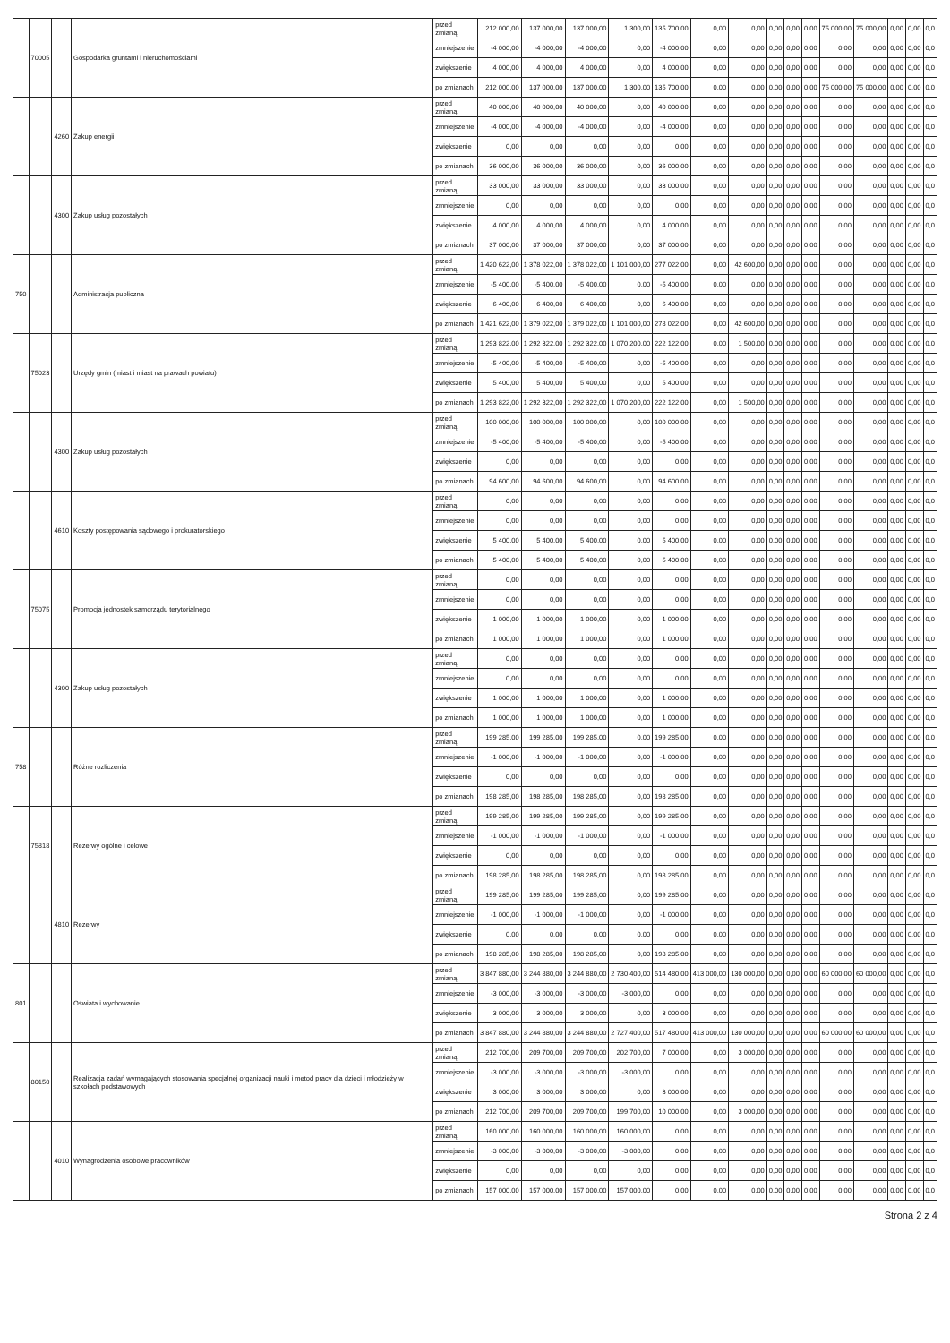| | 70005 | | Gospodarka gruntami i nieruchomościami | przed zmianą | 212 000,00 | 137 000,00 | 137 000,00 | 1 300,00 | 135 700,00 | 0,00 | 0,00 | 0,00 | 0,00 | 0,00 | 75 000,00 | 75 000,00 | 0,00 | 0,00 | 0,0 |
| | | | | zmniejszenie | -4 000,00 | -4 000,00 | -4 000,00 | 0,00 | -4 000,00 | 0,00 | 0,00 | 0,00 | 0,00 | 0,00 | 0,00 | 0,00 | 0,00 | 0,00 | 0,0 |
| | | | | zwiększenie | 4 000,00 | 4 000,00 | 4 000,00 | 0,00 | 4 000,00 | 0,00 | 0,00 | 0,00 | 0,00 | 0,00 | 0,00 | 0,00 | 0,00 | 0,00 | 0,0 |
| | | | | po zmianach | 212 000,00 | 137 000,00 | 137 000,00 | 1 300,00 | 135 700,00 | 0,00 | 0,00 | 0,00 | 0,00 | 0,00 | 75 000,00 | 75 000,00 | 0,00 | 0,00 | 0,0 |
| | | 4260 | Zakup energii | przed zmianą | 40 000,00 | 40 000,00 | 40 000,00 | 0,00 | 40 000,00 | 0,00 | 0,00 | 0,00 | 0,00 | 0,00 | 0,00 | 0,00 | 0,00 | 0,00 | 0,0 |
| | | | | zmniejszenie | -4 000,00 | -4 000,00 | -4 000,00 | 0,00 | -4 000,00 | 0,00 | 0,00 | 0,00 | 0,00 | 0,00 | 0,00 | 0,00 | 0,00 | 0,00 | 0,0 |
| | | | | zwiększenie | 0,00 | 0,00 | 0,00 | 0,00 | 0,00 | 0,00 | 0,00 | 0,00 | 0,00 | 0,00 | 0,00 | 0,00 | 0,00 | 0,00 | 0,0 |
| | | | | po zmianach | 36 000,00 | 36 000,00 | 36 000,00 | 0,00 | 36 000,00 | 0,00 | 0,00 | 0,00 | 0,00 | 0,00 | 0,00 | 0,00 | 0,00 | 0,00 | 0,0 |
| | | 4300 | Zakup usług pozostałych | przed zmianą | 33 000,00 | 33 000,00 | 33 000,00 | 0,00 | 33 000,00 | 0,00 | 0,00 | 0,00 | 0,00 | 0,00 | 0,00 | 0,00 | 0,00 | 0,00 | 0,0 |
| | | | | zmniejszenie | 0,00 | 0,00 | 0,00 | 0,00 | 0,00 | 0,00 | 0,00 | 0,00 | 0,00 | 0,00 | 0,00 | 0,00 | 0,00 | 0,00 | 0,0 |
| | | | | zwiększenie | 4 000,00 | 4 000,00 | 4 000,00 | 0,00 | 4 000,00 | 0,00 | 0,00 | 0,00 | 0,00 | 0,00 | 0,00 | 0,00 | 0,00 | 0,00 | 0,0 |
| | | | | po zmianach | 37 000,00 | 37 000,00 | 37 000,00 | 0,00 | 37 000,00 | 0,00 | 0,00 | 0,00 | 0,00 | 0,00 | 0,00 | 0,00 | 0,00 | 0,00 | 0,0 |
| 750 | | | Administracja publiczna | przed zmianą | 1 420 622,00 | 1 378 022,00 | 1 378 022,00 | 1 101 000,00 | 277 022,00 | 0,00 | 42 600,00 | 0,00 | 0,00 | 0,00 | 0,00 | 0,00 | 0,00 | 0,00 | 0,0 |
| | | | | zmniejszenie | -5 400,00 | -5 400,00 | -5 400,00 | 0,00 | -5 400,00 | 0,00 | 0,00 | 0,00 | 0,00 | 0,00 | 0,00 | 0,00 | 0,00 | 0,00 | 0,0 |
| | | | | zwiększenie | 6 400,00 | 6 400,00 | 6 400,00 | 0,00 | 6 400,00 | 0,00 | 0,00 | 0,00 | 0,00 | 0,00 | 0,00 | 0,00 | 0,00 | 0,00 | 0,0 |
| | | | | po zmianach | 1 421 622,00 | 1 379 022,00 | 1 379 022,00 | 1 101 000,00 | 278 022,00 | 0,00 | 42 600,00 | 0,00 | 0,00 | 0,00 | 0,00 | 0,00 | 0,00 | 0,00 | 0,0 |
| | 75023 | | Urzędy gmin (miast i miast na prawach powiatu) | przed zmianą | 1 293 822,00 | 1 292 322,00 | 1 292 322,00 | 1 070 200,00 | 222 122,00 | 0,00 | 1 500,00 | 0,00 | 0,00 | 0,00 | 0,00 | 0,00 | 0,00 | 0,00 | 0,0 |
| | | | | zmniejszenie | -5 400,00 | -5 400,00 | -5 400,00 | 0,00 | -5 400,00 | 0,00 | 0,00 | 0,00 | 0,00 | 0,00 | 0,00 | 0,00 | 0,00 | 0,00 | 0,0 |
| | | | | zwiększenie | 5 400,00 | 5 400,00 | 5 400,00 | 0,00 | 5 400,00 | 0,00 | 0,00 | 0,00 | 0,00 | 0,00 | 0,00 | 0,00 | 0,00 | 0,00 | 0,0 |
| | | | | po zmianach | 1 293 822,00 | 1 292 322,00 | 1 292 322,00 | 1 070 200,00 | 222 122,00 | 0,00 | 1 500,00 | 0,00 | 0,00 | 0,00 | 0,00 | 0,00 | 0,00 | 0,00 | 0,0 |
| | | 4300 | Zakup usług pozostałych | przed zmianą | 100 000,00 | 100 000,00 | 100 000,00 | 0,00 | 100 000,00 | 0,00 | 0,00 | 0,00 | 0,00 | 0,00 | 0,00 | 0,00 | 0,00 | 0,00 | 0,0 |
| | | | | zmniejszenie | -5 400,00 | -5 400,00 | -5 400,00 | 0,00 | -5 400,00 | 0,00 | 0,00 | 0,00 | 0,00 | 0,00 | 0,00 | 0,00 | 0,00 | 0,00 | 0,0 |
| | | | | zwiększenie | 0,00 | 0,00 | 0,00 | 0,00 | 0,00 | 0,00 | 0,00 | 0,00 | 0,00 | 0,00 | 0,00 | 0,00 | 0,00 | 0,00 | 0,0 |
| | | | | po zmianach | 94 600,00 | 94 600,00 | 94 600,00 | 0,00 | 94 600,00 | 0,00 | 0,00 | 0,00 | 0,00 | 0,00 | 0,00 | 0,00 | 0,00 | 0,00 | 0,0 |
| | | 4610 | Koszty postępowania sądowego i prokuratorskiego | przed zmianą | 0,00 | 0,00 | 0,00 | 0,00 | 0,00 | 0,00 | 0,00 | 0,00 | 0,00 | 0,00 | 0,00 | 0,00 | 0,00 | 0,00 | 0,0 |
| | | | | zmniejszenie | 0,00 | 0,00 | 0,00 | 0,00 | 0,00 | 0,00 | 0,00 | 0,00 | 0,00 | 0,00 | 0,00 | 0,00 | 0,00 | 0,00 | 0,0 |
| | | | | zwiększenie | 5 400,00 | 5 400,00 | 5 400,00 | 0,00 | 5 400,00 | 0,00 | 0,00 | 0,00 | 0,00 | 0,00 | 0,00 | 0,00 | 0,00 | 0,00 | 0,0 |
| | | | | po zmianach | 5 400,00 | 5 400,00 | 5 400,00 | 0,00 | 5 400,00 | 0,00 | 0,00 | 0,00 | 0,00 | 0,00 | 0,00 | 0,00 | 0,00 | 0,00 | 0,0 |
| | 75075 | | Promocja jednostek samorządu terytorialnego | przed zmianą | 0,00 | 0,00 | 0,00 | 0,00 | 0,00 | 0,00 | 0,00 | 0,00 | 0,00 | 0,00 | 0,00 | 0,00 | 0,00 | 0,00 | 0,0 |
| | | | | zmniejszenie | 0,00 | 0,00 | 0,00 | 0,00 | 0,00 | 0,00 | 0,00 | 0,00 | 0,00 | 0,00 | 0,00 | 0,00 | 0,00 | 0,00 | 0,0 |
| | | | | zwiększenie | 1 000,00 | 1 000,00 | 1 000,00 | 0,00 | 1 000,00 | 0,00 | 0,00 | 0,00 | 0,00 | 0,00 | 0,00 | 0,00 | 0,00 | 0,00 | 0,0 |
| | | | | po zmianach | 1 000,00 | 1 000,00 | 1 000,00 | 0,00 | 1 000,00 | 0,00 | 0,00 | 0,00 | 0,00 | 0,00 | 0,00 | 0,00 | 0,00 | 0,00 | 0,0 |
| | | 4300 | Zakup usług pozostałych | przed zmianą | 0,00 | 0,00 | 0,00 | 0,00 | 0,00 | 0,00 | 0,00 | 0,00 | 0,00 | 0,00 | 0,00 | 0,00 | 0,00 | 0,00 | 0,0 |
| | | | | zmniejszenie | 0,00 | 0,00 | 0,00 | 0,00 | 0,00 | 0,00 | 0,00 | 0,00 | 0,00 | 0,00 | 0,00 | 0,00 | 0,00 | 0,00 | 0,0 |
| | | | | zwiększenie | 1 000,00 | 1 000,00 | 1 000,00 | 0,00 | 1 000,00 | 0,00 | 0,00 | 0,00 | 0,00 | 0,00 | 0,00 | 0,00 | 0,00 | 0,00 | 0,0 |
| | | | | po zmianach | 1 000,00 | 1 000,00 | 1 000,00 | 0,00 | 1 000,00 | 0,00 | 0,00 | 0,00 | 0,00 | 0,00 | 0,00 | 0,00 | 0,00 | 0,00 | 0,0 |
| 758 | | | Różne rozliczenia | przed zmianą | 199 285,00 | 199 285,00 | 199 285,00 | 0,00 | 199 285,00 | 0,00 | 0,00 | 0,00 | 0,00 | 0,00 | 0,00 | 0,00 | 0,00 | 0,00 | 0,0 |
| | | | | zmniejszenie | -1 000,00 | -1 000,00 | -1 000,00 | 0,00 | -1 000,00 | 0,00 | 0,00 | 0,00 | 0,00 | 0,00 | 0,00 | 0,00 | 0,00 | 0,00 | 0,0 |
| | | | | zwiększenie | 0,00 | 0,00 | 0,00 | 0,00 | 0,00 | 0,00 | 0,00 | 0,00 | 0,00 | 0,00 | 0,00 | 0,00 | 0,00 | 0,00 | 0,0 |
| | | | | po zmianach | 198 285,00 | 198 285,00 | 198 285,00 | 0,00 | 198 285,00 | 0,00 | 0,00 | 0,00 | 0,00 | 0,00 | 0,00 | 0,00 | 0,00 | 0,00 | 0,0 |
| | 75818 | | Rezerwy ogólne i celowe | przed zmianą | 199 285,00 | 199 285,00 | 199 285,00 | 0,00 | 199 285,00 | 0,00 | 0,00 | 0,00 | 0,00 | 0,00 | 0,00 | 0,00 | 0,00 | 0,00 | 0,0 |
| | | | | zmniejszenie | -1 000,00 | -1 000,00 | -1 000,00 | 0,00 | -1 000,00 | 0,00 | 0,00 | 0,00 | 0,00 | 0,00 | 0,00 | 0,00 | 0,00 | 0,00 | 0,0 |
| | | | | zwiększenie | 0,00 | 0,00 | 0,00 | 0,00 | 0,00 | 0,00 | 0,00 | 0,00 | 0,00 | 0,00 | 0,00 | 0,00 | 0,00 | 0,00 | 0,0 |
| | | | | po zmianach | 198 285,00 | 198 285,00 | 198 285,00 | 0,00 | 198 285,00 | 0,00 | 0,00 | 0,00 | 0,00 | 0,00 | 0,00 | 0,00 | 0,00 | 0,00 | 0,0 |
| | | 4810 | Rezerwy | przed zmianą | 199 285,00 | 199 285,00 | 199 285,00 | 0,00 | 199 285,00 | 0,00 | 0,00 | 0,00 | 0,00 | 0,00 | 0,00 | 0,00 | 0,00 | 0,00 | 0,0 |
| | | | | zmniejszenie | -1 000,00 | -1 000,00 | -1 000,00 | 0,00 | -1 000,00 | 0,00 | 0,00 | 0,00 | 0,00 | 0,00 | 0,00 | 0,00 | 0,00 | 0,00 | 0,0 |
| | | | | zwiększenie | 0,00 | 0,00 | 0,00 | 0,00 | 0,00 | 0,00 | 0,00 | 0,00 | 0,00 | 0,00 | 0,00 | 0,00 | 0,00 | 0,00 | 0,0 |
| | | | | po zmianach | 198 285,00 | 198 285,00 | 198 285,00 | 0,00 | 198 285,00 | 0,00 | 0,00 | 0,00 | 0,00 | 0,00 | 0,00 | 0,00 | 0,00 | 0,00 | 0,0 |
| 801 | | | Oświata i wychowanie | przed zmianą | 3 847 880,00 | 3 244 880,00 | 3 244 880,00 | 2 730 400,00 | 514 480,00 | 413 000,00 | 130 000,00 | 0,00 | 0,00 | 0,00 | 60 000,00 | 60 000,00 | 0,00 | 0,00 | 0,0 |
| | | | | zmniejszenie | -3 000,00 | -3 000,00 | -3 000,00 | -3 000,00 | 0,00 | 0,00 | 0,00 | 0,00 | 0,00 | 0,00 | 0,00 | 0,00 | 0,00 | 0,00 | 0,0 |
| | | | | zwiększenie | 3 000,00 | 3 000,00 | 3 000,00 | 0,00 | 3 000,00 | 0,00 | 0,00 | 0,00 | 0,00 | 0,00 | 0,00 | 0,00 | 0,00 | 0,00 | 0,0 |
| | | | | po zmianach | 3 847 880,00 | 3 244 880,00 | 3 244 880,00 | 2 727 400,00 | 517 480,00 | 413 000,00 | 130 000,00 | 0,00 | 0,00 | 0,00 | 60 000,00 | 60 000,00 | 0,00 | 0,00 | 0,0 |
| | 80150 | | Realizacja zadań wymagających stosowania specjalnej organizacji nauki i metod pracy dla dzieci i młodzieży w szkołach podstawowych | przed zmianą | 212 700,00 | 209 700,00 | 209 700,00 | 202 700,00 | 7 000,00 | 0,00 | 3 000,00 | 0,00 | 0,00 | 0,00 | 0,00 | 0,00 | 0,00 | 0,00 | 0,0 |
| | | | | zmniejszenie | -3 000,00 | -3 000,00 | -3 000,00 | -3 000,00 | 0,00 | 0,00 | 0,00 | 0,00 | 0,00 | 0,00 | 0,00 | 0,00 | 0,00 | 0,00 | 0,0 |
| | | | | zwiększenie | 3 000,00 | 3 000,00 | 3 000,00 | 0,00 | 3 000,00 | 0,00 | 0,00 | 0,00 | 0,00 | 0,00 | 0,00 | 0,00 | 0,00 | 0,00 | 0,0 |
| | | | | po zmianach | 212 700,00 | 209 700,00 | 209 700,00 | 199 700,00 | 10 000,00 | 0,00 | 3 000,00 | 0,00 | 0,00 | 0,00 | 0,00 | 0,00 | 0,00 | 0,00 | 0,0 |
| | | 4010 | Wynagrodzenia osobowe pracowników | przed zmianą | 160 000,00 | 160 000,00 | 160 000,00 | 160 000,00 | 0,00 | 0,00 | 0,00 | 0,00 | 0,00 | 0,00 | 0,00 | 0,00 | 0,00 | 0,00 | 0,0 |
| | | | | zmniejszenie | -3 000,00 | -3 000,00 | -3 000,00 | -3 000,00 | 0,00 | 0,00 | 0,00 | 0,00 | 0,00 | 0,00 | 0,00 | 0,00 | 0,00 | 0,00 | 0,0 |
| | | | | zwiększenie | 0,00 | 0,00 | 0,00 | 0,00 | 0,00 | 0,00 | 0,00 | 0,00 | 0,00 | 0,00 | 0,00 | 0,00 | 0,00 | 0,00 | 0,0 |
| | | | | po zmianach | 157 000,00 | 157 000,00 | 157 000,00 | 157 000,00 | 0,00 | 0,00 | 0,00 | 0,00 | 0,00 | 0,00 | 0,00 | 0,00 | 0,00 | 0,00 | 0,0 |
Strona 2 z 4